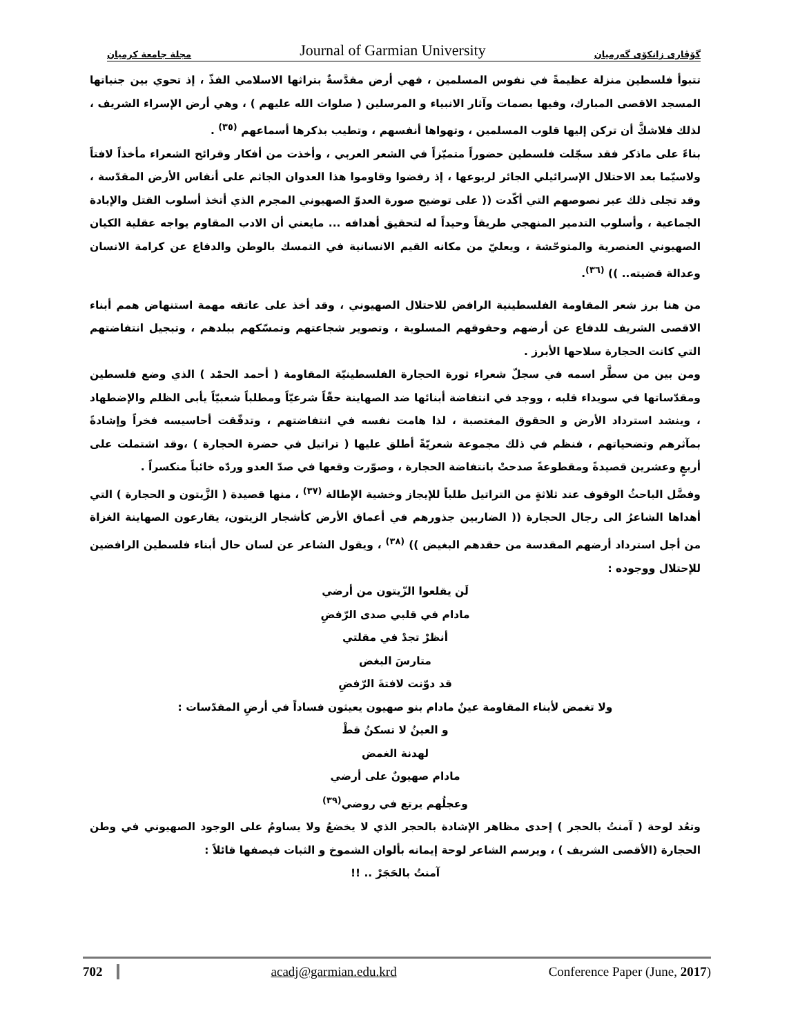مجلة جامعة كرميان Journal of Garmian University گۆڤاری زانكۆی گەرمیان
تتبوأ فلسطين منزلة عظيمةً في نفوس المسلمين ، فهي أرض مقدَّسةٌ بتراثها الاسلامي الفذّ ، إذ تحوي بين جنباتها المسجد الاقصى المبارك، وفيها بصمات وآثار الانبياء و المرسلين ( صلوات الله عليهم ) ، وهي أرض الإسراء الشريف ، لذلك فلاشكَّ أن تركن إليها قلوب المسلمين ، وتهواها أنفسهم ، وتطيب بذكرها أسماعهم <sup>(٣٥)</sup> .
بناءً على ماذكر فقد سجّلت فلسطين حضوراً متميّزاً في الشعر العربي ، وأخذت من أفكار وقرائح الشعراء مأخذاً لافتاً ولاسيّما بعد الاحتلال الإسرائيلي الجائر لربوعها ، إذ رفضوا وقاوموا هذا العدوان الجاثم على أنفاس الأرض المقدّسة ، وقد تجلى ذلك عبر نصوصهم التي أكّدت (( على توضيح صورة العدوّ الصهيوني المجرم الذي أتخذ أسلوب القتل والإبادة الجماعية ، وأسلوب التدمير المنهجي طريقاً وحيداً له لتحقيق أهدافه ... مايعني أن الادب المقاوم يواجه عقلية الكيان الصهيوني العنصرية والمتوحّشة ، ويعليّ من مكانه القيم الانسانية في التمسك بالوطن والدفاع عن كرامة الانسان وعدالة قضيته.. )) <sup>(٣٦)</sup>.
من هنا برز شعر المقاومة الفلسطينية الرافض للاحتلال الصهيوني ، وقد أخذ على عاتقه مهمة استنهاض همم أبناء الاقصى الشريف للدفاع عن أرضهم وحقوقهم المسلوبة ، وتصوير شجاعتهم وتمسّكهم ببلدهم ، وتبجيل انتفاضتهم التي كانت الحجارة سلاحها الأبرز .
ومن بين من سطَّر اسمه في سجلّ شعراء ثورة الحجارة الفلسطينيّة المقاومة ( أحمد الحمْد ) الذي وضع فلسطين ومقدّساتها في سويداء قلبه ، ووجد في انتفاضة أبنائها ضد الصهاينة حقّاً شرعيّاً ومطلباً شعبيّاً يأبى الظلم والإضطهاد ، وينشد استرداد الأرض و الحقوق المغتصبة ، لذا هامت نفسه في انتفاضتهم ، وتدفّقت أحاسيسه فخراً وإشادةً بمآثرهم وتضحياتهم ، فنظم في ذلك مجموعة شعريّةً أطلق عليها ( تراتيل في حضرة الحجارة ) ،وقد اشتملت على أربعٍ وعشرين قصيدةً ومقطوعةً صدحتْ بانتفاضة الحجارة ، وصوّرت وقعها في صدّ العدو وردّه خائباً منكسراً .
وفضَّل الباحثُ الوقوف عند ثلاثةٍ من التراتيل طلباً للإيجاز وخشية الإطالة <sup>(٣٧)</sup> ، منها قصيدة ( الزَّيتون و الحجارة ) التي أهداها الشاعرُ الى رجال الحجارة (( الضاربين جذورهم في أعماق الأرض كأشجار الزيتون، يقارعون الصهاينة الغزاة من أجل استرداد أرضهم المقدسة من حقدهم البغيض )) <sup>(٣٨)</sup> ، ويقول الشاعر عن لسان حال أبناء فلسطين الرافضين للإحتلال ووجوده :
لَن يقلعوا الزّيتون من أرضي
مادام في قلبي صدى الرّفضِ
أنظرْ تجدْ في مقلتي
متارسَ البغض
قد دوّنت لافتةَ الرّفضِ
ولا تغمض لأبناء المقاومة عينٌ مادام بنو صهيون يعيثون فساداً في أرضِ المقدّسات :
و العينُ لا تسكنُ قطْ
لهدنة الغمض
مادام صهيونٌ على أرضي
وعجلُهم يرتع في روضي<sup>(٣٩)</sup>
وتعُد لوحة ( آمنتُ بالحجر ) إحدى مظاهر الإشادة بالحجر الذي لا يخضعُ ولا يساومُ على الوجود الصهيوني في وطن الحجارة (الأقصى الشريف ) ، ويرسم الشاعر لوحة إيمانه بألوان الشموخ و الثبات فيصفها قائلاً :
آمنتُ بالحَجَرْ .. !!
702 acadj@garmian.edu.krd Conference Paper (June, 2017)